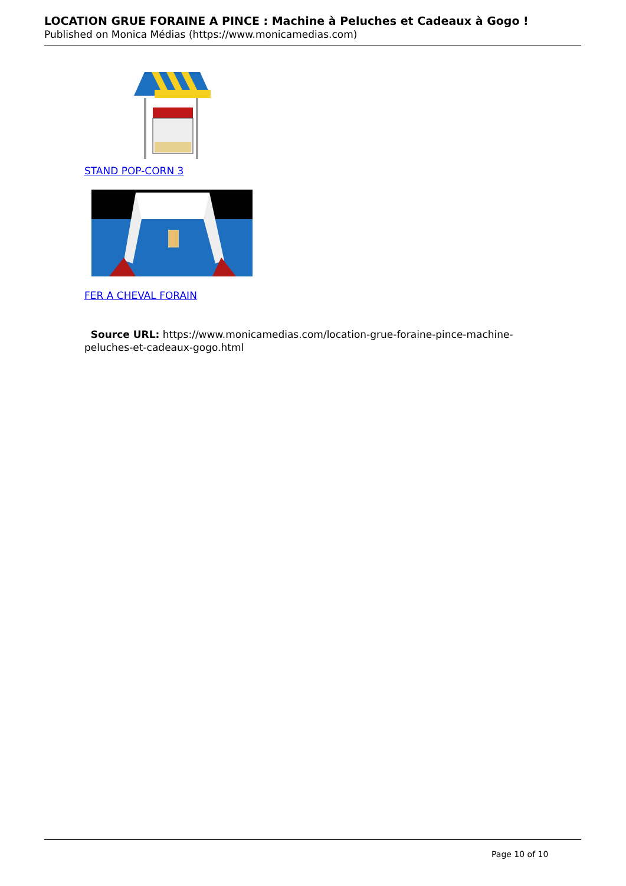LOCATION GRUE FORAINE A PINCE : Machine à Peluches et Cadeaux à Gogo !
Published on Monica Médias (https://www.monicamedias.com)
STAND POP-CORN 3
FER A CHEVAL FORAIN
Source URL: https://www.monicamedias.com/location-grue-foraine-pince-machine-peluches-et-cadeaux-gogo.html
Page 10 of 10